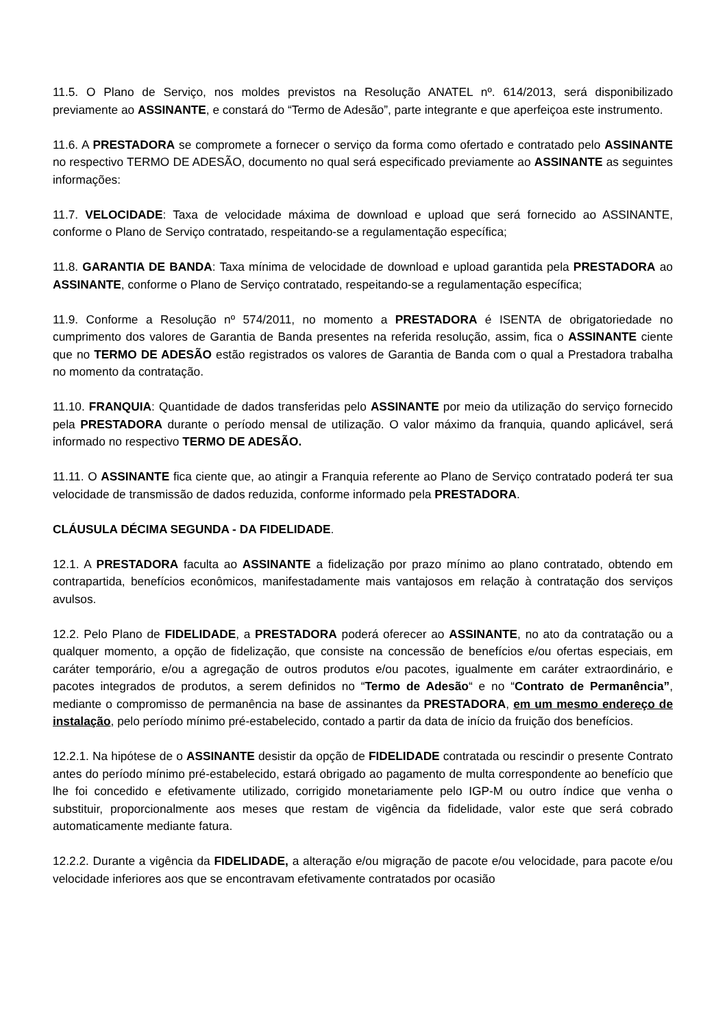11.5. O Plano de Serviço, nos moldes previstos na Resolução ANATEL nº. 614/2013, será disponibilizado previamente ao ASSINANTE, e constará do “Termo de Adesão”, parte integrante e que aperfeiçoa este instrumento.
11.6. A PRESTADORA se compromete a fornecer o serviço da forma como ofertado e contratado pelo ASSINANTE no respectivo TERMO DE ADESÃO, documento no qual será especificado previamente ao ASSINANTE as seguintes informações:
11.7. VELOCIDADE: Taxa de velocidade máxima de download e upload que será fornecido ao ASSINANTE, conforme o Plano de Serviço contratado, respeitando-se a regulamentação específica;
11.8. GARANTIA DE BANDA: Taxa mínima de velocidade de download e upload garantida pela PRESTADORA ao ASSINANTE, conforme o Plano de Serviço contratado, respeitando-se a regulamentação específica;
11.9. Conforme a Resolução nº 574/2011, no momento a PRESTADORA é ISENTA de obrigatoriedade no cumprimento dos valores de Garantia de Banda presentes na referida resolução, assim, fica o ASSINANTE ciente que no TERMO DE ADESÃO estão registrados os valores de Garantia de Banda com o qual a Prestadora trabalha no momento da contratação.
11.10. FRANQUIA: Quantidade de dados transferidas pelo ASSINANTE por meio da utilização do serviço fornecido pela PRESTADORA durante o período mensal de utilização. O valor máximo da franquia, quando aplicável, será informado no respectivo TERMO DE ADESÃO.
11.11. O ASSINANTE fica ciente que, ao atingir a Franquia referente ao Plano de Serviço contratado poderá ter sua velocidade de transmissão de dados reduzida, conforme informado pela PRESTADORA.
CLÁUSULA DÉCIMA SEGUNDA - DA FIDELIDADE.
12.1. A PRESTADORA faculta ao ASSINANTE a fidelização por prazo mínimo ao plano contratado, obtendo em contrapartida, benefícios econômicos, manifestadamente mais vantajosos em relação à contratação dos serviços avulsos.
12.2. Pelo Plano de FIDELIDADE, a PRESTADORA poderá oferecer ao ASSINANTE, no ato da contratação ou a qualquer momento, a opção de fidelização, que consiste na concessão de benefícios e/ou ofertas especiais, em caráter temporário, e/ou a agregação de outros produtos e/ou pacotes, igualmente em caráter extraordinário, e pacotes integrados de produtos, a serem definidos no “Termo de Adesão“ e no “Contrato de Permanência”, mediante o compromisso de permanência na base de assinantes da PRESTADORA, em um mesmo endereço de instalação, pelo período mínimo pré-estabelecido, contado a partir da data de início da fruição dos benefícios.
12.2.1. Na hipótese de o ASSINANTE desistir da opção de FIDELIDADE contratada ou rescindir o presente Contrato antes do período mínimo pré-estabelecido, estará obrigado ao pagamento de multa correspondente ao benefício que lhe foi concedido e efetivamente utilizado, corrigido monetariamente pelo IGP-M ou outro índice que venha o substituir, proporcionalmente aos meses que restam de vigência da fidelidade, valor este que será cobrado automaticamente mediante fatura.
12.2.2. Durante a vigência da FIDELIDADE, a alteração e/ou migração de pacote e/ou velocidade, para pacote e/ou velocidade inferiores aos que se encontravam efetivamente contratados por ocasião